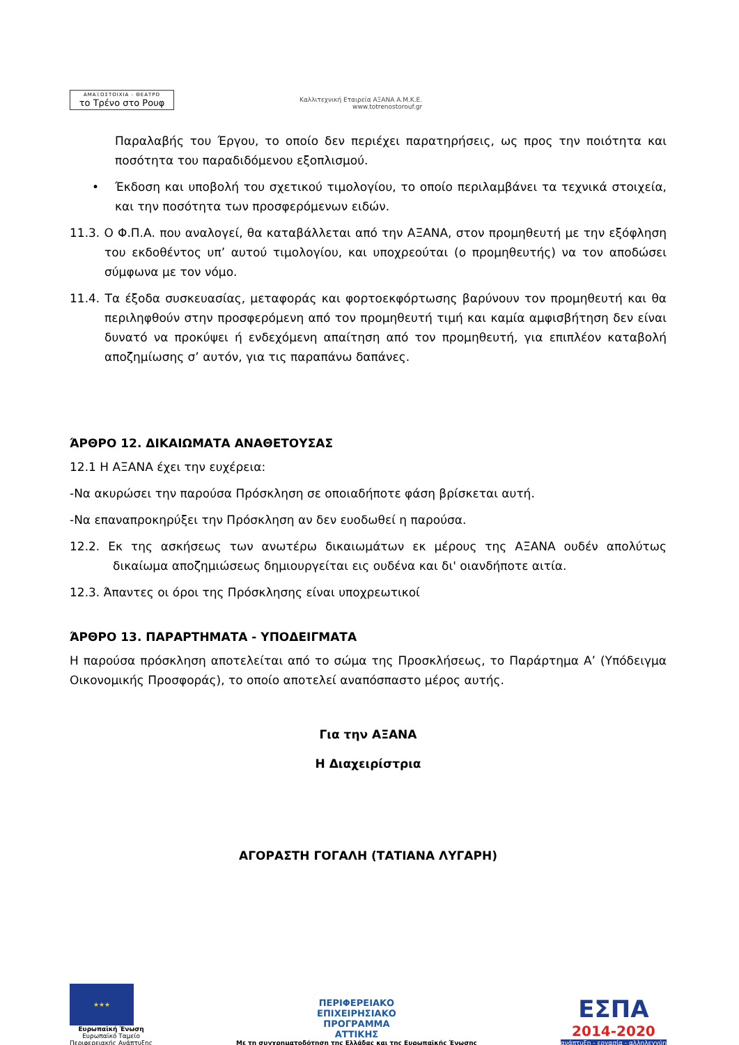ΑΜΑΞΟΣΤΟΙΧΙΑ - ΘΕΑΤΡΟ
το Τρένο στο Ρουφ
Καλλιτεχνική Εταιρεία ΑΞΑΝΑ Α.Μ.Κ.Ε.
www.totrenostorouf.gr
Παραλαβής του Έργου, το οποίο δεν περιέχει παρατηρήσεις, ως προς την ποιότητα και ποσότητα του παραδιδόμενου εξοπλισμού.
• Έκδοση και υποβολή του σχετικού τιμολογίου, το οποίο περιλαμβάνει τα τεχνικά στοιχεία, και την ποσότητα των προσφερόμενων ειδών.
11.3. Ο Φ.Π.Α. που αναλογεί, θα καταβάλλεται από την ΑΞΑΝΑ, στον προμηθευτή με την εξόφληση του εκδοθέντος υπ’ αυτού τιμολογίου, και υποχρεούται (ο προμηθευτής) να τον αποδώσει σύμφωνα με τον νόμο.
11.4. Τα έξοδα συσκευασίας, μεταφοράς και φορτοεκφόρτωσης βαρύνουν τον προμηθευτή και θα περιληφθούν στην προσφερόμενη από τον προμηθευτή τιμή και καμία αμφισβήτηση δεν είναι δυνατό να προκύψει ή ενδεχόμενη απαίτηση από τον προμηθευτή, για επιπλέον καταβολή αποζημίωσης σ’ αυτόν, για τις παραπάνω δαπάνες.
ΆΡΘΡΟ 12. ΔΙΚΑΙΩΜΑΤΑ ΑΝΑΘΕΤΟΥΣΑΣ
12.1 Η ΑΞΑΝΑ έχει την ευχέρεια:
-Να ακυρώσει την παρούσα Πρόσκληση σε οποιαδήποτε φάση βρίσκεται αυτή.
-Να επαναπροκηρύξει την Πρόσκληση αν δεν ευοδωθεί η παρούσα.
12.2. Εκ της ασκήσεως των ανωτέρω δικαιωμάτων εκ μέρους της ΑΞΑΝΑ ουδέν απολύτως δικαίωμα αποζημιώσεως δημιουργείται εις ουδένα και δι' οιανδήποτε αιτία.
12.3. Άπαντες οι όροι της Πρόσκλησης είναι υποχρεωτικοί
ΆΡΘΡΟ 13. ΠΑΡΑΡΤΗΜΑΤΑ - ΥΠΟΔΕΙΓΜΑΤΑ
Η παρούσα πρόσκληση αποτελείται από το σώμα της Προσκλήσεως, το Παράρτημα Α’ (Υπόδειγμα Οικονομικής Προσφοράς), το οποίο αποτελεί αναπόσπαστο μέρος αυτής.
Για την ΑΞΑΝΑ
Η Διαχειρίστρια
ΑΓΟΡΑΣΤΗ ΓΟΓΑΛΗ (ΤΑΤΙΑΝΑ ΛΥΓΑΡΗ)
★★★
Ευρωπαϊκή Ένωση
Ευρωπαϊκό Ταμείο
Περιφερειακής Ανάπτυξης
ΠΕΡΙΦΕΡΕΙΑΚΟ
ΕΠΙΧΕΙΡΗΣΙΑΚΟ
ΠΡΟΓΡΑΜΜΑ
ΑΤΤΙΚΗΣ
Με τη συγχρηματοδότηση της Ελλάδας και της Ευρωπαϊκής Ένωσης
ΕΣΠΑ
2014-2020
ανάπτυξη - εργασία - αλληλεγγύη